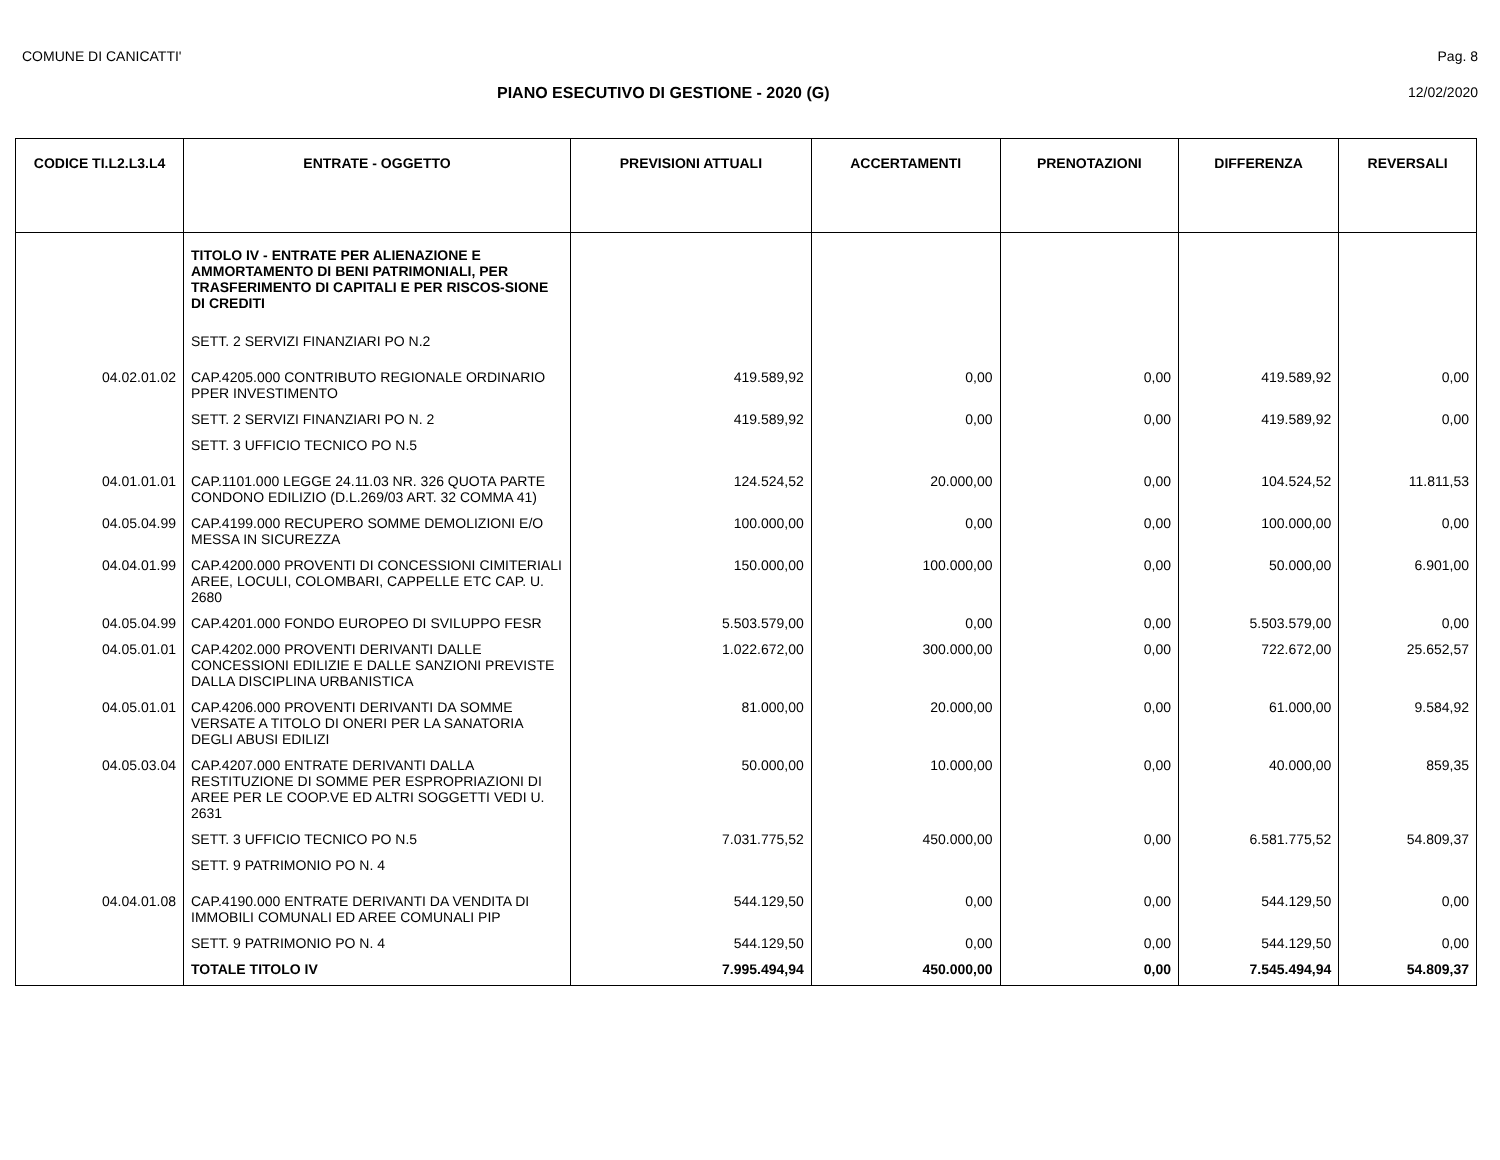COMUNE DI CANICATTI' Pag. 8
PIANO ESECUTIVO DI GESTIONE - 2020 (G) 12/02/2020
| CODICE TI.L2.L3.L4 | ENTRATE - OGGETTO | PREVISIONI ATTUALI | ACCERTAMENTI | PRENOTAZIONI | DIFFERENZA | REVERSALI |
| --- | --- | --- | --- | --- | --- | --- |
| | TITOLO IV - ENTRATE PER ALIENAZIONE E AMMORTAMENTO DI BENI PATRIMONIALI, PER TRASFERIMENTO DI CAPITALI E PER RISCOS-SIONE DI CREDITI | | | | | |
| | SETT. 2 SERVIZI FINANZIARI PO N.2 | | | | | |
| 04.02.01.02 | CAP.4205.000 CONTRIBUTO REGIONALE ORDINARIO PPER INVESTIMENTO | 419.589,92 | 0,00 | 0,00 | 419.589,92 | 0,00 |
| | SETT. 2 SERVIZI FINANZIARI PO N. 2 | 419.589,92 | 0,00 | 0,00 | 419.589,92 | 0,00 |
| | SETT. 3 UFFICIO TECNICO PO N.5 | | | | | |
| 04.01.01.01 | CAP.1101.000 LEGGE 24.11.03 NR. 326 QUOTA PARTE CONDONO EDILIZIO (D.L.269/03 ART. 32 COMMA 41) | 124.524,52 | 20.000,00 | 0,00 | 104.524,52 | 11.811,53 |
| 04.05.04.99 | CAP.4199.000 RECUPERO SOMME DEMOLIZIONI E/O MESSA IN SICUREZZA | 100.000,00 | 0,00 | 0,00 | 100.000,00 | 0,00 |
| 04.04.01.99 | CAP.4200.000 PROVENTI DI CONCESSIONI CIMITERIALI AREE, LOCULI, COLOMBARI, CAPPELLE ETC CAP. U. 2680 | 150.000,00 | 100.000,00 | 0,00 | 50.000,00 | 6.901,00 |
| 04.05.04.99 | CAP.4201.000 FONDO EUROPEO DI SVILUPPO FESR | 5.503.579,00 | 0,00 | 0,00 | 5.503.579,00 | 0,00 |
| 04.05.01.01 | CAP.4202.000 PROVENTI DERIVANTI DALLE CONCESSIONI EDILIZIE E DALLE SANZIONI PREVISTE DALLA DISCIPLINA URBANISTICA | 1.022.672,00 | 300.000,00 | 0,00 | 722.672,00 | 25.652,57 |
| 04.05.01.01 | CAP.4206.000 PROVENTI DERIVANTI DA SOMME VERSATE A TITOLO DI ONERI PER LA SANATORIA DEGLI ABUSI EDILIZI | 81.000,00 | 20.000,00 | 0,00 | 61.000,00 | 9.584,92 |
| 04.05.03.04 | CAP.4207.000 ENTRATE DERIVANTI DALLA RESTITUZIONE DI SOMME PER ESPROPRIAZIONI DI AREE PER LE COOP.VE ED ALTRI SOGGETTI VEDI U. 2631 | 50.000,00 | 10.000,00 | 0,00 | 40.000,00 | 859,35 |
| | SETT. 3 UFFICIO TECNICO PO N.5 | 7.031.775,52 | 450.000,00 | 0,00 | 6.581.775,52 | 54.809,37 |
| | SETT. 9 PATRIMONIO PO N. 4 | | | | | |
| 04.04.01.08 | CAP.4190.000 ENTRATE DERIVANTI DA VENDITA DI IMMOBILI COMUNALI ED AREE COMUNALI PIP | 544.129,50 | 0,00 | 0,00 | 544.129,50 | 0,00 |
| | SETT. 9 PATRIMONIO PO N. 4 | 544.129,50 | 0,00 | 0,00 | 544.129,50 | 0,00 |
| | TOTALE TITOLO IV | 7.995.494,94 | 450.000,00 | 0,00 | 7.545.494,94 | 54.809,37 |